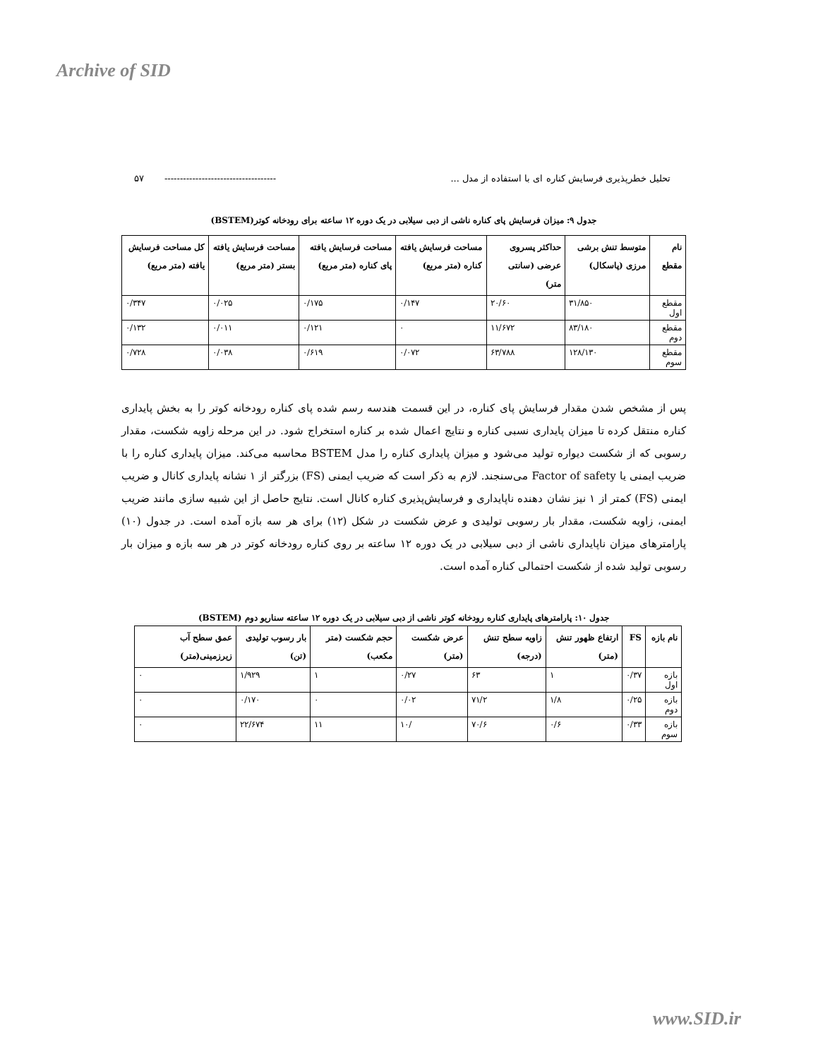Archive of SID
تحلیل خطرپذیری فرسایش کناره ای با استفاده از مدل ... ------------------------------------ ۵۷
جدول ۹: میزان فرسایش پای کناره ناشی از دبی سیلابی در یک دوره ۱۲ ساعته برای رودخانه کوتر(BSTEM)
| نام مقطع | متوسط تنش برشی مرزی (پاسکال) | حداکثر پسروی عرضی (سانتی متر) | مساحت فرسایش یافته کناره (متر مربع) | مساحت فرسایش یافته پای کناره (متر مربع) | مساحت فرسایش یافته بستر (متر مربع) | کل مساحت فرسایش یافته (متر مربع) |
| --- | --- | --- | --- | --- | --- | --- |
| مقطع اول | ۳۱/۸۵۰ | ۲۰/۶۰ | ۰/۱۴۷ | ۰/۱۷۵ | ۰/۰۲۵ | ۰/۳۴۷ |
| مقطع دوم | ۸۳/۱۸۰ | ۱۱/۶۷۲ | ۰ | ۰/۱۲۱ | ۰/۰۱۱ | ۰/۱۳۲ |
| مقطع سوم | ۱۲۸/۱۳۰ | ۶۳/۷۸۸ | ۰/۰۷۲ | ۰/۶۱۹ | ۰/۰۳۸ | ۰/۷۲۸ |
پس از مشخص شدن مقدار فرسایش پای کناره، در این قسمت هندسه رسم شده پای کناره رودخانه کوتر را به بخش پایداری کناره منتقل کرده تا میزان پایداری نسبی کناره و نتایج اعمال شده بر کناره استخراج شود. در این مرحله زاویه شکست، مقدار رسوبی که از شکست دیواره تولید می‌شود و میزان پایداری کناره را مدل BSTEM محاسبه می‌کند. میزان پایداری کناره را با ضریب ایمنی یا Factor of safety می‌سنجند. لازم به ذکر است که ضریب ایمنی (FS) بزرگتر از ۱ نشانه پایداری کانال و ضریب ایمنی (FS) کمتر از ۱ نیز نشان دهنده ناپایداری و فرسایش‌پذیری کناره کانال است. نتایج حاصل از این شبیه سازی مانند ضریب ایمنی، زاویه شکست، مقدار بار رسوبی تولیدی و عرض شکست در شکل (۱۲) برای هر سه بازه آمده است. در جدول (۱۰) پارامترهای میزان ناپایداری ناشی از دبی سیلابی در یک دوره ۱۲ ساعته بر روی کناره رودخانه کوتر در هر سه بازه و میزان بار رسوبی تولید شده از شکست احتمالی کناره آمده است.
جدول ۱۰: پارامترهای پایداری کناره رودخانه کوتر ناشی از دبی سیلابی در یک دوره ۱۲ ساعته سناریو دوم (BSTEM)
| نام بازه | FS | ارتفاع ظهور تنش (متر) | زاویه سطح تنش (درجه) | عرض شکست (متر) | حجم شکست (متر مکعب) | بار رسوب تولیدی (تن) | عمق سطح آب زیرزمینی(متر) |
| --- | --- | --- | --- | --- | --- | --- | --- |
| بازه اول | ۰/۳۷ | ۱ | ۶۳ | ۰/۲۷ | ۱ | ۱/۹۲۹ | ۰ |
| بازه دوم | ۰/۲۵ | ۱/۸ | ۷۱/۲ | ۰/۰۲ | ۰ | ۰/۱۷۰ | ۰ |
| بازه سوم | ۰/۳۳ | ۰/۶ | ۷۰/۶ | /۱۰ | ۱۱ | ۲۲/۶۷۴ | ۰ |
www.SID.ir